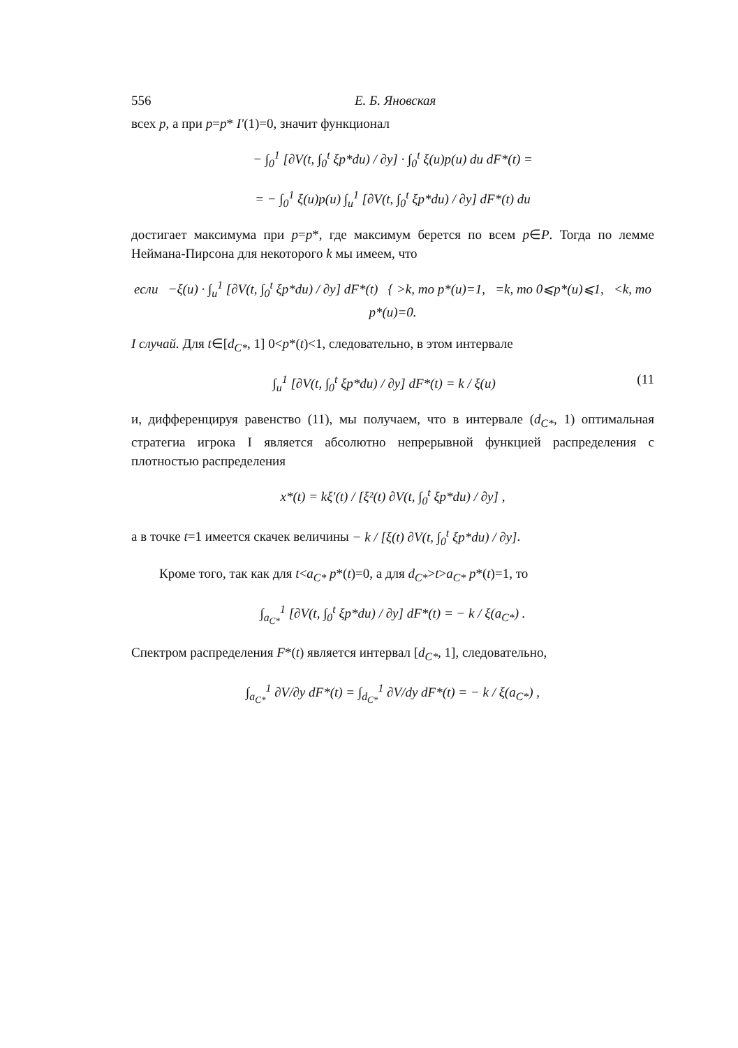556 Е. Б. Яновская
всех p, а при p=p* I′(1)=0, значит функционал
− ∫<sub>0</sub><sup>1</sup> [∂V(t, ∫<sub>0</sub><sup>t</sup> ξp*du) / ∂y] · ∫<sub>0</sub><sup>t</sup> ξ(u)p(u) du dF*(t) =
= − ∫<sub>0</sub><sup>1</sup> ξ(u)p(u) ∫<sub>u</sub><sup>1</sup> [∂V(t, ∫<sub>0</sub><sup>t</sup> ξp*du) / ∂y] dF*(t) du
достигает максимума при p=p*, где максимум берется по всем p∈P. Тогда по лемме Неймана-Пирсона для некоторого k мы имеем, что
если −ξ(u) · ∫<sub>u</sub><sup>1</sup> [∂V(t, ∫<sub>0</sub><sup>t</sup> ξp*du) / ∂y] dF*(t) { >k, то p*(u)=1, =k, то 0⩽p*(u)⩽1, <k, то p*(u)=0.
I случай. Для t∈[d<sub>C*</sub>, 1] 0<p*(t)<1, следовательно, в этом интервале
∫<sub>u</sub><sup>1</sup> [∂V(t, ∫<sub>0</sub><sup>t</sup> ξp*du) / ∂y] dF*(t) = k / ξ(u) (11
и, дифференцируя равенство (11), мы получаем, что в интервале (d<sub>C*</sub>, 1) оптимальная стратегиа игрока I является абсолютно непрерывной функцией распределения с плотностью распределения
x*(t) = kξ′(t) / [ξ²(t) ∂V(t, ∫<sub>0</sub><sup>t</sup> ξp*du) / ∂y] ,
а в точке t=1 имеется скачек величины − k / [ξ(t) ∂V(t, ∫<sub>0</sub><sup>t</sup> ξp*du) / ∂y].
Кроме того, так как для t<a<sub>C*</sub> p*(t)=0, а для d<sub>C*</sub>>t>a<sub>C*</sub> p*(t)=1, то
∫<sub>a<sub>C*</sub></sub><sup>1</sup> [∂V(t, ∫<sub>0</sub><sup>t</sup> ξp*du) / ∂y] dF*(t) = − k / ξ(a<sub>C*</sub>) .
Спектром распределения F*(t) является интервал [d<sub>C*</sub>, 1], следовательно,
∫<sub>a<sub>C*</sub></sub><sup>1</sup> ∂V/∂y dF*(t) = ∫<sub>d<sub>C*</sub></sub><sup>1</sup> ∂V/dy dF*(t) = − k / ξ(a<sub>C*</sub>) ,